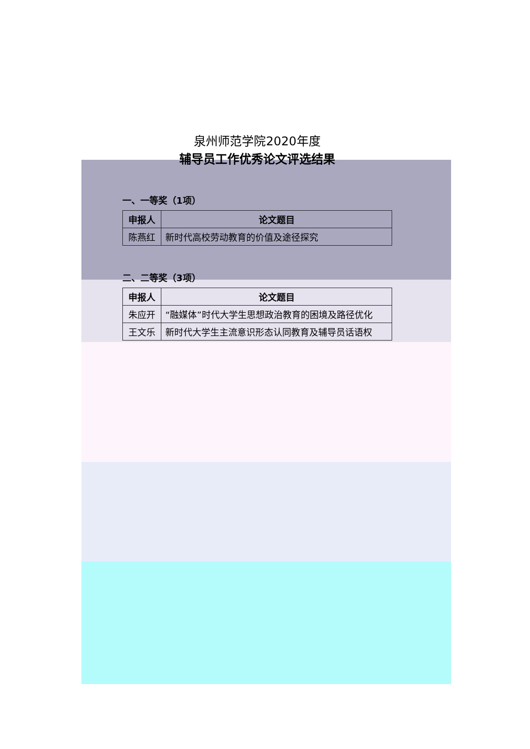泉州师范学院2020年度
辅导员工作优秀论文评选结果
一、一等奖（1项）
| 申报人 | 论文题目 |
| --- | --- |
| 陈燕红 | 新时代高校劳动教育的价值及途径探究 |
二、二等奖（3项）
| 申报人 | 论文题目 |
| --- | --- |
| 朱应开 | “融媒体”时代大学生思想政治教育的困境及路径优化 |
| 王文乐 | 新时代大学生主流意识形态认同教育及辅导员话语权 |